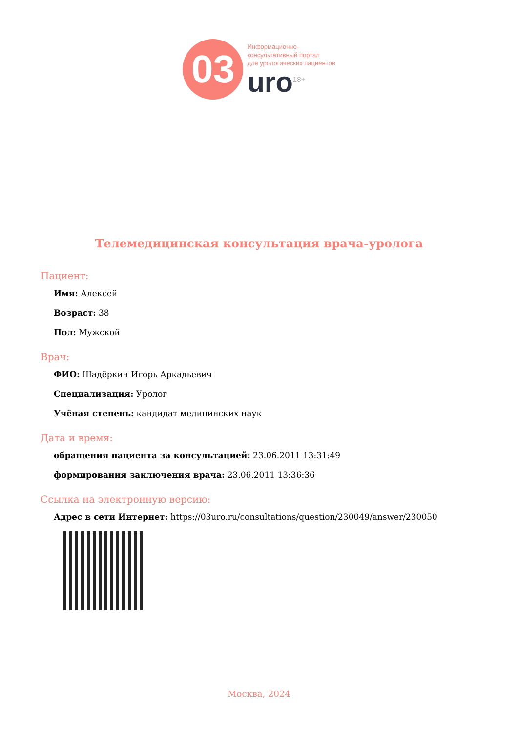03
Информационно-
консультативный портал
для урологических пациентов
uro<sup>18+</sup>
Телемедицинская консультация врача-уролога
Пациент:
Имя: Алексей
Возраст: 38
Пол: Мужской
Врач:
ФИО: Шадёркин Игорь Аркадьевич
Специализация: Уролог
Учёная степень: кандидат медицинских наук
Дата и время:
обращения пациента за консультацией: 23.06.2011 13:31:49
формирования заключения врача: 23.06.2011 13:36:36
Ссылка на электронную версию:
Адрес в сети Интернет: https://03uro.ru/consultations/question/230049/answer/230050
Москва, 2024